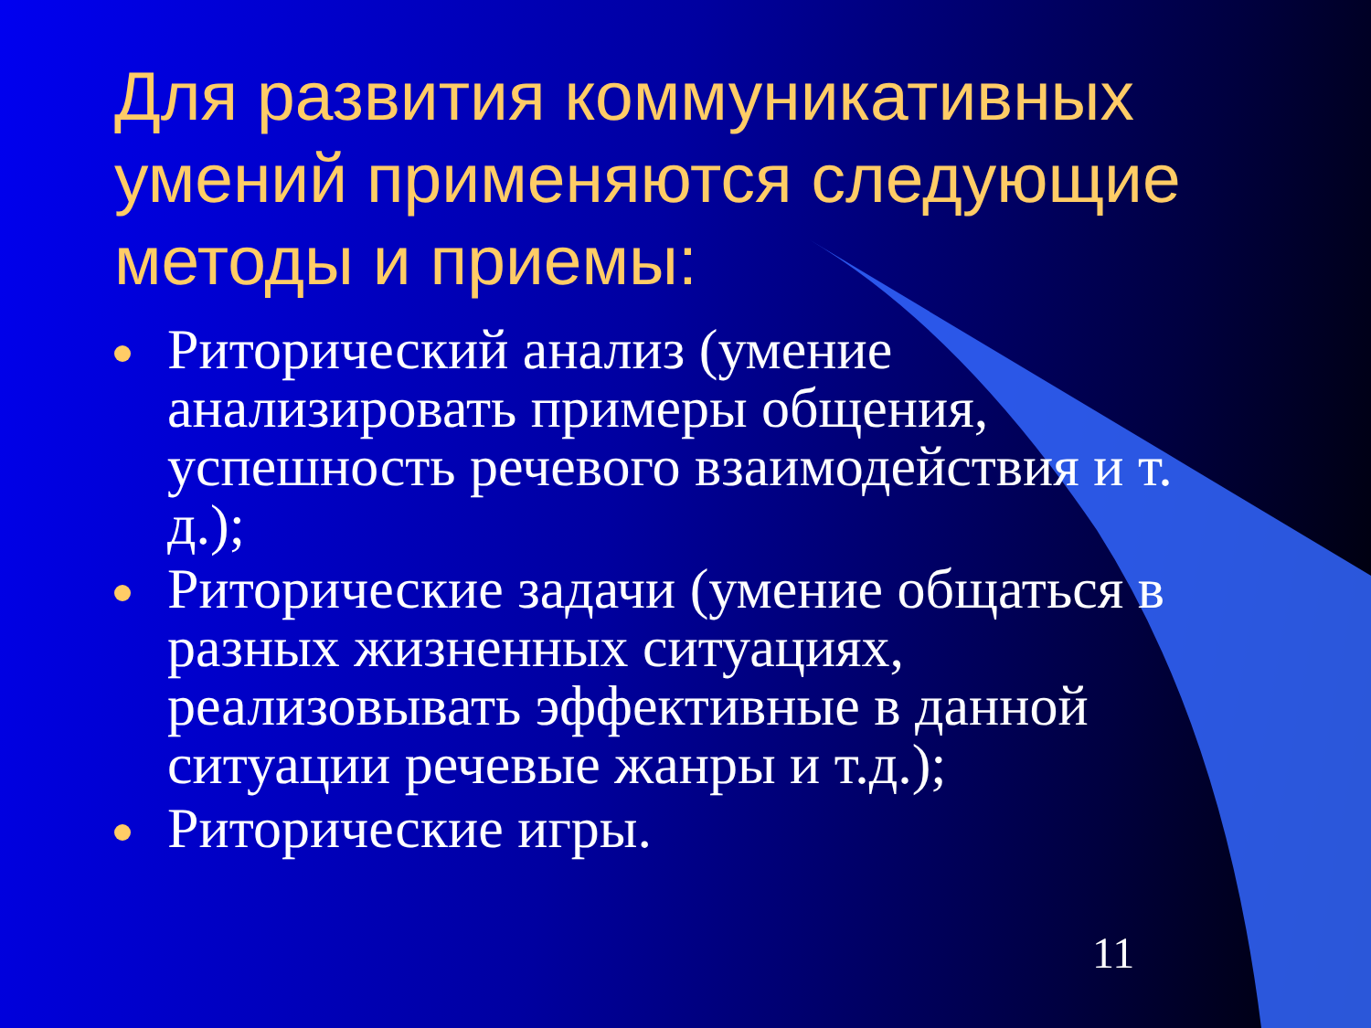Для развития коммуникативных умений применяются следующие методы и приемы:
Риторический анализ (умение анализировать примеры общения, успешность речевого взаимодействия и т. д.);
Риторические задачи (умение общаться в разных жизненных ситуациях, реализовывать эффективные в данной ситуации речевые жанры и т.д.);
Риторические игры.
11